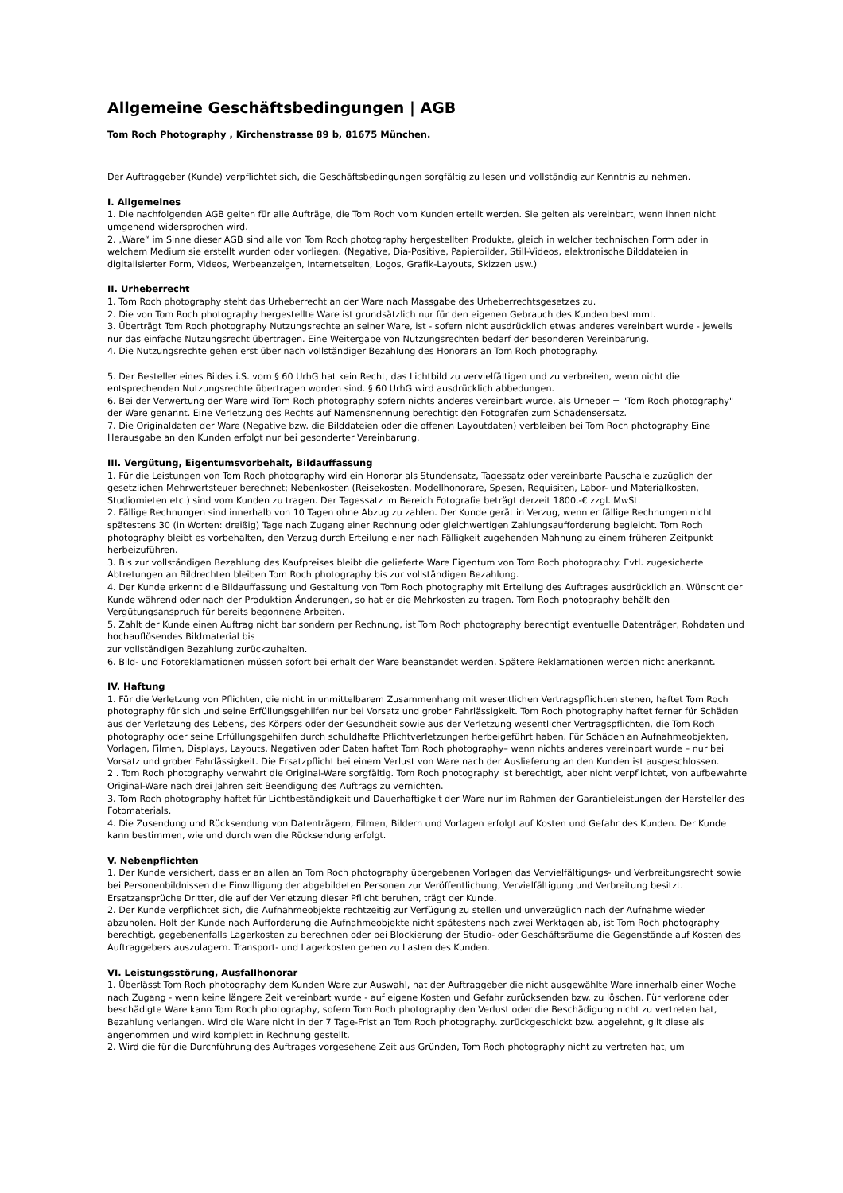Allgemeine Geschäftsbedingungen | AGB
Tom Roch Photography , Kirchenstrasse 89 b, 81675 München.
Der Auftraggeber (Kunde) verpflichtet sich, die Geschäftsbedingungen sorgfältig zu lesen und vollständig zur Kenntnis zu nehmen.
I. Allgemeines
1. Die nachfolgenden AGB gelten für alle Aufträge, die Tom Roch vom Kunden erteilt werden. Sie gelten als vereinbart, wenn ihnen nicht umgehend widersprochen wird.
2. „Ware“ im Sinne dieser AGB sind alle von Tom Roch photography hergestellten Produkte, gleich in welcher technischen Form oder in welchem Medium sie erstellt wurden oder vorliegen. (Negative, Dia-Positive, Papierbilder, Still-Videos, elektronische Bilddateien in digitalisierter Form, Videos, Werbeanzeigen, Internetseiten, Logos, Grafik-Layouts, Skizzen usw.)
II. Urheberrecht
1. Tom Roch photography steht das Urheberrecht an der Ware nach Massgabe des Urheberrechtsgesetzes zu.
2. Die von Tom Roch photography hergestellte Ware ist grundsätzlich nur für den eigenen Gebrauch des Kunden bestimmt.
3. Überträgt Tom Roch photography Nutzungsrechte an seiner Ware, ist - sofern nicht ausdrücklich etwas anderes vereinbart wurde - jeweils nur das einfache Nutzungsrecht übertragen. Eine Weitergabe von Nutzungsrechten bedarf der besonderen Vereinbarung.
4. Die Nutzungsrechte gehen erst über nach vollständiger Bezahlung des Honorars an Tom Roch photography.
5. Der Besteller eines Bildes i.S. vom § 60 UrhG hat kein Recht, das Lichtbild zu vervielfältigen und zu verbreiten, wenn nicht die entsprechenden Nutzungsrechte übertragen worden sind. § 60 UrhG wird ausdrücklich abbedungen.
6. Bei der Verwertung der Ware wird Tom Roch photography sofern nichts anderes vereinbart wurde, als Urheber = "Tom Roch photography" der Ware genannt. Eine Verletzung des Rechts auf Namensnennung berechtigt den Fotografen zum Schadensersatz.
7. Die Originaldaten der Ware (Negative bzw. die Bilddateien oder die offenen Layoutdaten) verbleiben bei Tom Roch photography Eine Herausgabe an den Kunden erfolgt nur bei gesonderter Vereinbarung.
III. Vergütung, Eigentumsvorbehalt, Bildauffassung
1. Für die Leistungen von Tom Roch photography wird ein Honorar als Stundensatz, Tagessatz oder vereinbarte Pauschale zuzüglich der gesetzlichen Mehrwertsteuer berechnet; Nebenkosten (Reisekosten, Modellhonorare, Spesen, Requisiten, Labor- und Materialkosten, Studiomieten etc.) sind vom Kunden zu tragen. Der Tagessatz im Bereich Fotografie beträgt derzeit 1800.-€ zzgl. MwSt.
2. Fällige Rechnungen sind innerhalb von 10 Tagen ohne Abzug zu zahlen. Der Kunde gerät in Verzug, wenn er fällige Rechnungen nicht spätestens 30 (in Worten: dreißig) Tage nach Zugang einer Rechnung oder gleichwertigen Zahlungsaufforderung begleicht. Tom Roch photography bleibt es vorbehalten, den Verzug durch Erteilung einer nach Fälligkeit zugehenden Mahnung zu einem früheren Zeitpunkt herbeizuführen.
3. Bis zur vollständigen Bezahlung des Kaufpreises bleibt die gelieferte Ware Eigentum von Tom Roch photography. Evtl. zugesicherte Abtretungen an Bildrechten bleiben Tom Roch photography bis zur vollständigen Bezahlung.
4. Der Kunde erkennt die Bildauffassung und Gestaltung von Tom Roch photography mit Erteilung des Auftrages ausdrücklich an. Wünscht der Kunde während oder nach der Produktion Änderungen, so hat er die Mehrkosten zu tragen. Tom Roch photography behält den Vergütungsanspruch für bereits begonnene Arbeiten.
5. Zahlt der Kunde einen Auftrag nicht bar sondern per Rechnung, ist Tom Roch photography berechtigt eventuelle Datenträger, Rohdaten und hochauflösendes Bildmaterial bis
zur vollständigen Bezahlung zurückzuhalten.
6. Bild- und Fotoreklamationen müssen sofort bei erhalt der Ware beanstandet werden. Spätere Reklamationen werden nicht anerkannt.
IV. Haftung
1. Für die Verletzung von Pflichten, die nicht in unmittelbarem Zusammenhang mit wesentlichen Vertragspflichten stehen, haftet Tom Roch photography für sich und seine Erfüllungsgehilfen nur bei Vorsatz und grober Fahrlässigkeit. Tom Roch photography haftet ferner für Schäden aus der Verletzung des Lebens, des Körpers oder der Gesundheit sowie aus der Verletzung wesentlicher Vertragspflichten, die Tom Roch photography oder seine Erfüllungsgehilfen durch schuldhafte Pflichtverletzungen herbeigeführt haben. Für Schäden an Aufnahmeobjekten, Vorlagen, Filmen, Displays, Layouts, Negativen oder Daten haftet Tom Roch photography– wenn nichts anderes vereinbart wurde – nur bei Vorsatz und grober Fahrlässigkeit. Die Ersatzpflicht bei einem Verlust von Ware nach der Auslieferung an den Kunden ist ausgeschlossen.
2 . Tom Roch photography verwahrt die Original-Ware sorgfältig. Tom Roch photography ist berechtigt, aber nicht verpflichtet, von aufbewahrte Original-Ware nach drei Jahren seit Beendigung des Auftrags zu vernichten.
3. Tom Roch photography haftet für Lichtbeständigkeit und Dauerhaftigkeit der Ware nur im Rahmen der Garantieleistungen der Hersteller des Fotomaterials.
4. Die Zusendung und Rücksendung von Datenträgern, Filmen, Bildern und Vorlagen erfolgt auf Kosten und Gefahr des Kunden. Der Kunde kann bestimmen, wie und durch wen die Rücksendung erfolgt.
V. Nebenpflichten
1. Der Kunde versichert, dass er an allen an Tom Roch photography übergebenen Vorlagen das Vervielfältigungs- und Verbreitungsrecht sowie bei Personenbildnissen die Einwilligung der abgebildeten Personen zur Veröffentlichung, Vervielfältigung und Verbreitung besitzt. Ersatzansprüche Dritter, die auf der Verletzung dieser Pflicht beruhen, trägt der Kunde.
2. Der Kunde verpflichtet sich, die Aufnahmeobjekte rechtzeitig zur Verfügung zu stellen und unverzüglich nach der Aufnahme wieder abzuholen. Holt der Kunde nach Aufforderung die Aufnahmeobjekte nicht spätestens nach zwei Werktagen ab, ist Tom Roch photography berechtigt, gegebenenfalls Lagerkosten zu berechnen oder bei Blockierung der Studio- oder Geschäftsräume die Gegenstände auf Kosten des Auftraggebers auszulagern. Transport- und Lagerkosten gehen zu Lasten des Kunden.
VI. Leistungsstörung, Ausfallhonorar
1. Überlässt Tom Roch photography dem Kunden Ware zur Auswahl, hat der Auftraggeber die nicht ausgewählte Ware innerhalb einer Woche nach Zugang - wenn keine längere Zeit vereinbart wurde - auf eigene Kosten und Gefahr zurücksenden bzw. zu löschen. Für verlorene oder beschädigte Ware kann Tom Roch photography, sofern Tom Roch photography den Verlust oder die Beschädigung nicht zu vertreten hat, Bezahlung verlangen. Wird die Ware nicht in der 7 Tage-Frist an Tom Roch photography. zurückgeschickt bzw. abgelehnt, gilt diese als angenommen und wird komplett in Rechnung gestellt.
2. Wird die für die Durchführung des Auftrages vorgesehene Zeit aus Gründen, Tom Roch photography nicht zu vertreten hat, um